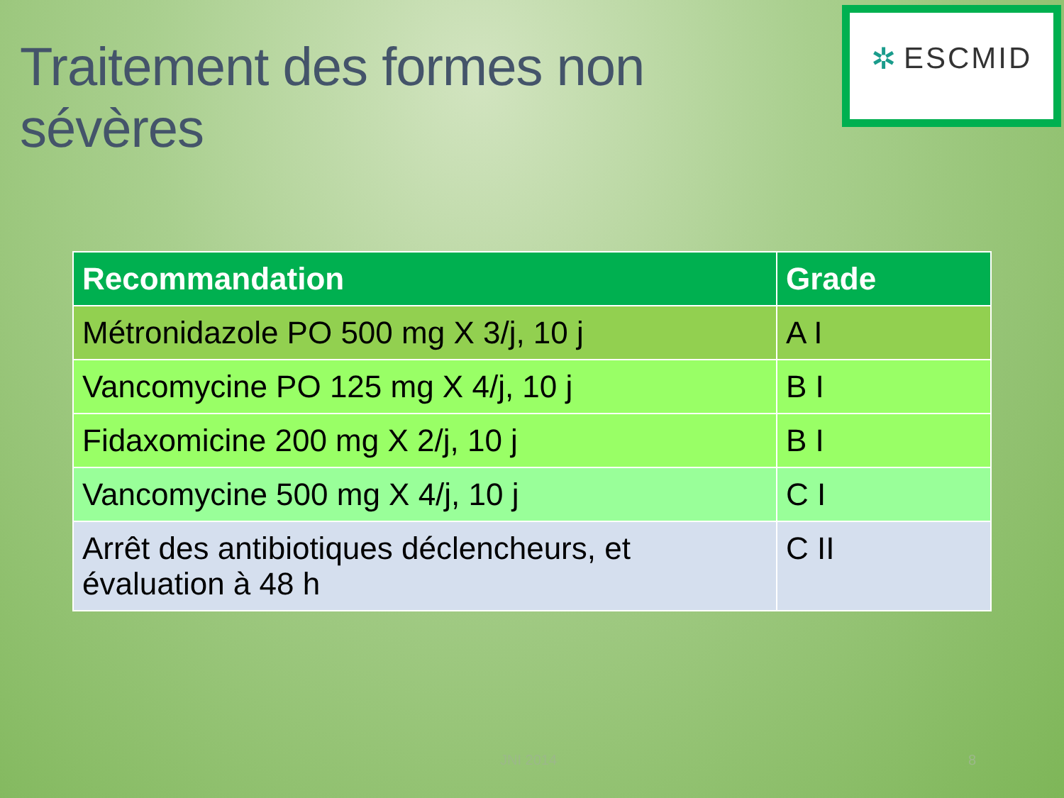Traitement des formes non sévères
✲ ESCMID
| Recommandation | Grade |
| --- | --- |
| Métronidazole PO 500 mg X 3/j, 10 j | A I |
| Vancomycine PO 125 mg X 4/j, 10 j | B I |
| Fidaxomicine 200 mg X 2/j, 10 j | B I |
| Vancomycine 500 mg X 4/j, 10 j | C I |
| Arrêt des antibiotiques déclencheurs, et évaluation à 48 h | C II |
JNI 2014 8